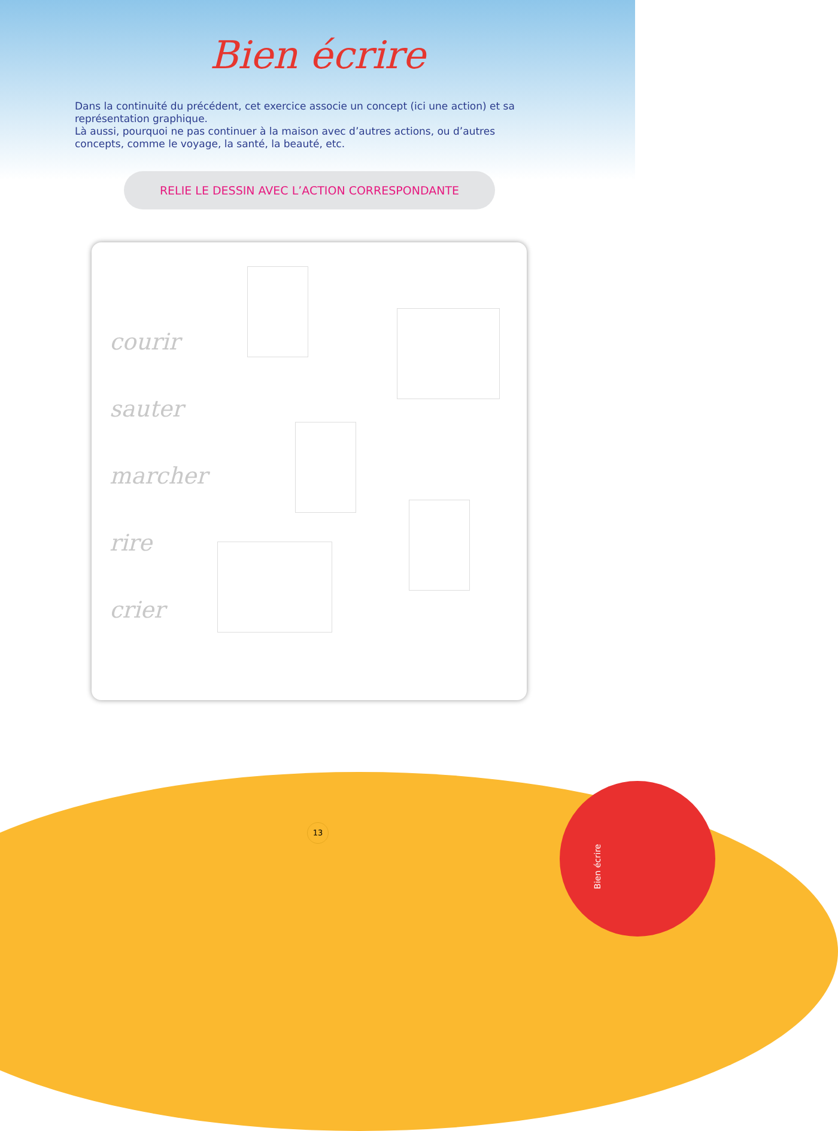Bien écrire
Dans la continuité du précédent, cet exercice associe un concept (ici une action) et sa représentation graphique.
Là aussi, pourquoi ne pas continuer à la maison avec d’autres actions, ou d’autres concepts, comme le voyage, la santé, la beauté, etc.
RELIE LE DESSIN AVEC L’ACTION CORRESPONDANTE
courir
sauter
marcher
rire
crier
13
Bien écrire